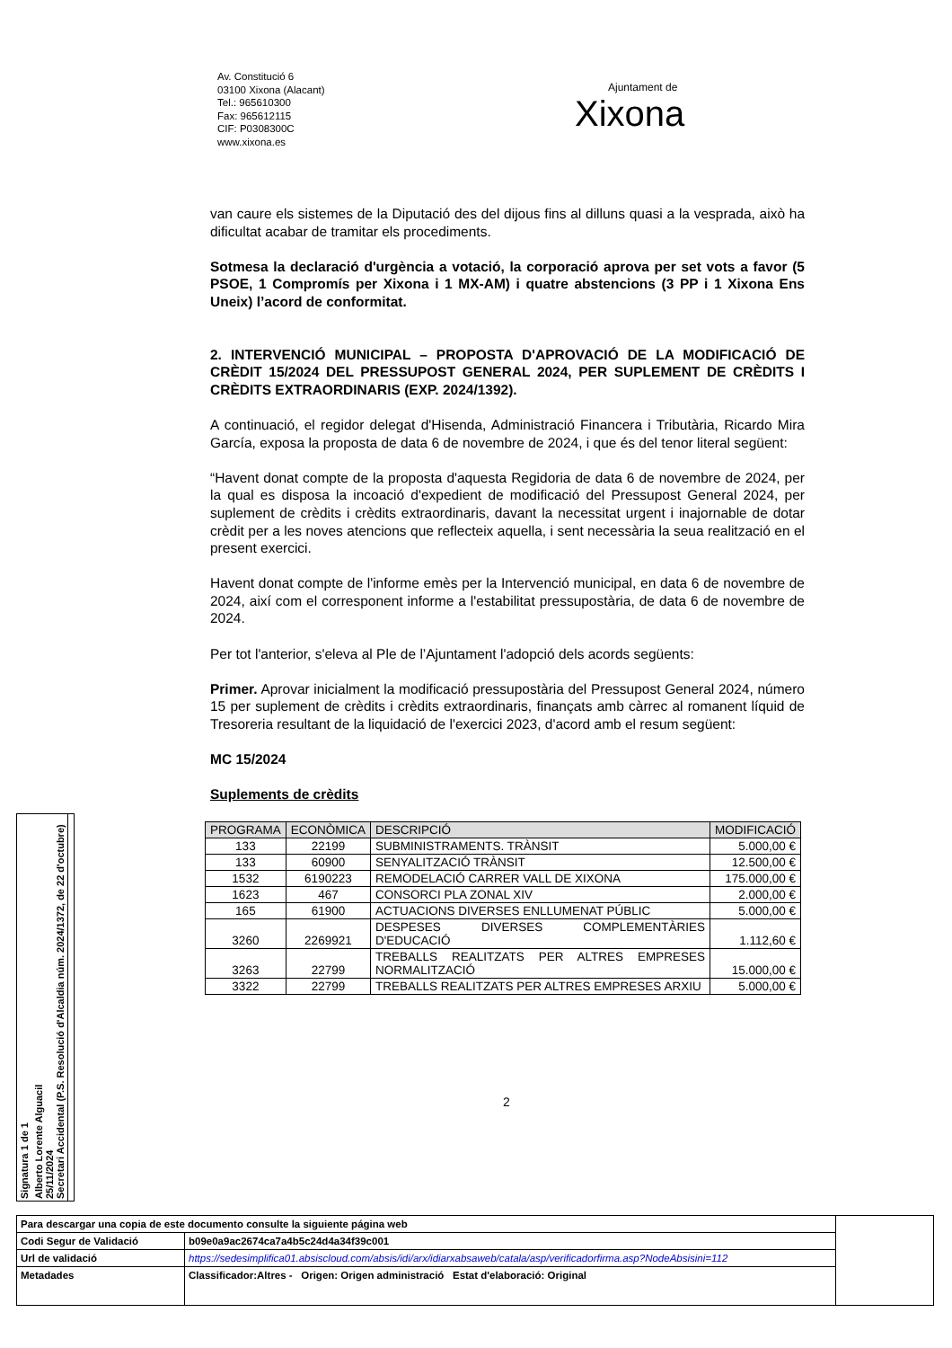Av. Constitució 6
03100 Xixona (Alacant)
Tel.: 965610300
Fax: 965612115
CIF: P0308300C
www.xixona.es
Ajuntament de
Xixona
van caure els sistemes de la Diputació des del dijous fins al dilluns quasi a la vesprada, això ha dificultat acabar de tramitar els procediments.
Sotmesa la declaració d'urgència a votació, la corporació aprova per set vots a favor (5 PSOE, 1 Compromís per Xixona i 1 MX-AM) i quatre abstencions (3 PP i 1 Xixona Ens Uneix) l’acord de conformitat.
2. INTERVENCIÓ MUNICIPAL – PROPOSTA D'APROVACIÓ DE LA MODIFICACIÓ DE CRÈDIT 15/2024 DEL PRESSUPOST GENERAL 2024, PER SUPLEMENT DE CRÈDITS I CRÈDITS EXTRAORDINARIS (EXP. 2024/1392).
A continuació, el regidor delegat d'Hisenda, Administració Financera i Tributària, Ricardo Mira García, exposa la proposta de data 6 de novembre de 2024, i que és del tenor literal següent:
“Havent donat compte de la proposta d'aquesta Regidoria de data 6 de novembre de 2024, per la qual es disposa la incoació d'expedient de modificació del Pressupost General 2024, per suplement de crèdits i crèdits extraordinaris, davant la necessitat urgent i inajornable de dotar crèdit per a les noves atencions que reflecteix aquella, i sent necessària la seua realització en el present exercici.
Havent donat compte de l'informe emès per la Intervenció municipal, en data 6 de novembre de 2024, així com el corresponent informe a l'estabilitat pressupostària, de data 6 de novembre de 2024.
Per tot l'anterior, s'eleva al Ple de l’Ajuntament l'adopció dels acords següents:
Primer. Aprovar inicialment la modificació pressupostària del Pressupost General 2024, número 15 per suplement de crèdits i crèdits extraordinaris, finançats amb càrrec al romanent líquid de Tresoreria resultant de la liquidació de l'exercici 2023, d'acord amb el resum següent:
MC 15/2024
Suplements de crèdits
| PROGRAMA | ECONÒMICA | DESCRIPCIÓ | MODIFICACIÓ |
| --- | --- | --- | --- |
| 133 | 22199 | SUBMINISTRAMENTS. TRÀNSIT | 5.000,00 € |
| 133 | 60900 | SENYALITZACIÓ TRÀNSIT | 12.500,00 € |
| 1532 | 6190223 | REMODELACIÓ CARRER VALL DE XIXONA | 175.000,00 € |
| 1623 | 467 | CONSORCI PLA ZONAL XIV | 2.000,00 € |
| 165 | 61900 | ACTUACIONS DIVERSES ENLLUMENAT PÚBLIC | 5.000,00 € |
| 3260 | 2269921 | DESPESES DIVERSES COMPLEMENTÀRIES D'EDUCACIÓ | 1.112,60 € |
| 3263 | 22799 | TREBALLS REALITZATS PER ALTRES EMPRESES NORMALITZACIÓ | 15.000,00 € |
| 3322 | 22799 | TREBALLS REALITZATS PER ALTRES EMPRESES ARXIU | 5.000,00 € |
2
Signatura 1 de 1
Alberto Lorente Alguacil
25/11/2024
Secretari Accidental (P.S. Resolució d'Alcaldia núm. 2024/1372, de 22 d'octubre)
| Para descargar una copia de este documento consulte la siguiente página web | | |
| Codi Segur de Validació | b09e0a9ac2674ca7a4b5c24d4a34f39c001 | |
| Url de validació | https://sedesimplifica01.absiscloud.com/absis/idi/arx/idiarxabsaweb/catala/asp/verificadorfirma.asp?NodeAbsisini=112 | |
| Metadades | Classificador:Altres - Origen: Origen administració Estat d'elaboració: Original | |